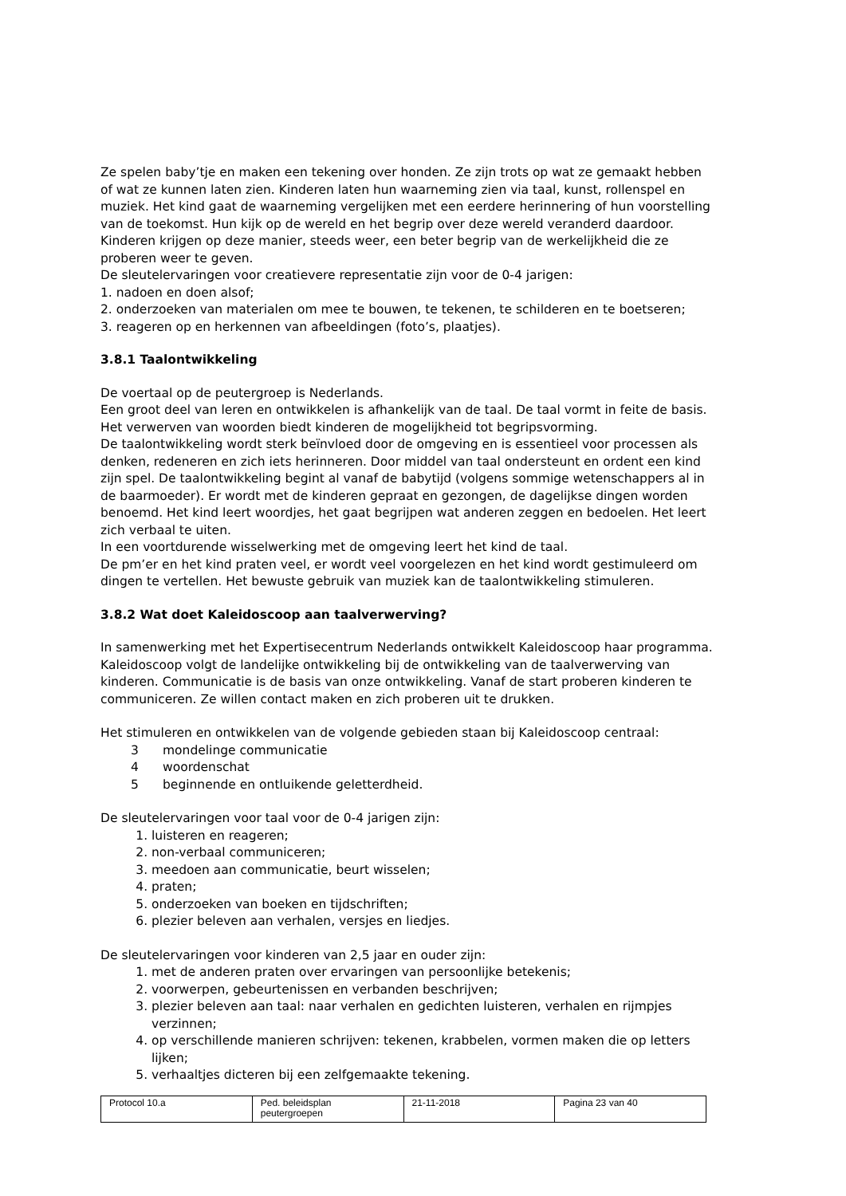Ze spelen baby’tje en maken een tekening over honden. Ze zijn trots op wat ze gemaakt hebben of wat ze kunnen laten zien. Kinderen laten hun waarneming zien via taal, kunst, rollenspel en muziek. Het kind gaat de waarneming vergelijken met een eerdere herinnering of hun voorstelling van de toekomst. Hun kijk op de wereld en het begrip over deze wereld veranderd daardoor. Kinderen krijgen op deze manier, steeds weer, een beter begrip van de werkelijkheid die ze proberen weer te geven.
De sleutelervaringen voor creatievere representatie zijn voor de 0-4 jarigen:
1. nadoen en doen alsof;
2. onderzoeken van materialen om mee te bouwen, te tekenen, te schilderen en te boetseren;
3. reageren op en herkennen van afbeeldingen (foto’s, plaatjes).
3.8.1 Taalontwikkeling
De voertaal op de peutergroep is Nederlands.
Een groot deel van leren en ontwikkelen is afhankelijk van de taal. De taal vormt in feite de basis. Het verwerven van woorden biedt kinderen de mogelijkheid tot begripsvorming.
De taalontwikkeling wordt sterk beïnvloed door de omgeving en is essentieel voor processen als denken, redeneren en zich iets herinneren. Door middel van taal ondersteunt en ordent een kind zijn spel. De taalontwikkeling begint al vanaf de babytijd (volgens sommige wetenschappers al in de baarmoeder). Er wordt met de kinderen gepraat en gezongen, de dagelijkse dingen worden benoemd. Het kind leert woordjes, het gaat begrijpen wat anderen zeggen en bedoelen. Het leert zich verbaal te uiten.
In een voortdurende wisselwerking met de omgeving leert het kind de taal.
De pm’er en het kind praten veel, er wordt veel voorgelezen en het kind wordt gestimuleerd om dingen te vertellen. Het bewuste gebruik van muziek kan de taalontwikkeling stimuleren.
3.8.2 Wat doet Kaleidoscoop aan taalverwerving?
In samenwerking met het Expertisecentrum Nederlands ontwikkelt Kaleidoscoop haar programma. Kaleidoscoop volgt de landelijke ontwikkeling bij de ontwikkeling van de taalverwerving van kinderen. Communicatie is de basis van onze ontwikkeling. Vanaf de start proberen kinderen te communiceren. Ze willen contact maken en zich proberen uit te drukken.
Het stimuleren en ontwikkelen van de volgende gebieden staan bij Kaleidoscoop centraal:
3 mondelinge communicatie
4 woordenschat
5 beginnende en ontluikende geletterdheid.
De sleutelervaringen voor taal voor de 0-4 jarigen zijn:
1. luisteren en reageren;
2. non-verbaal communiceren;
3. meedoen aan communicatie, beurt wisselen;
4. praten;
5. onderzoeken van boeken en tijdschriften;
6. plezier beleven aan verhalen, versjes en liedjes.
De sleutelervaringen voor kinderen van 2,5 jaar en ouder zijn:
1. met de anderen praten over ervaringen van persoonlijke betekenis;
2. voorwerpen, gebeurtenissen en verbanden beschrijven;
3. plezier beleven aan taal: naar verhalen en gedichten luisteren, verhalen en rijmpjes verzinnen;
4. op verschillende manieren schrijven: tekenen, krabbelen, vormen maken die op letters lijken;
5. verhaaltjes dicteren bij een zelfgemaakte tekening.
| Protocol 10.a | Ped. beleidsplan peutergroepen | 21-11-2018 | Pagina 23 van 40 |